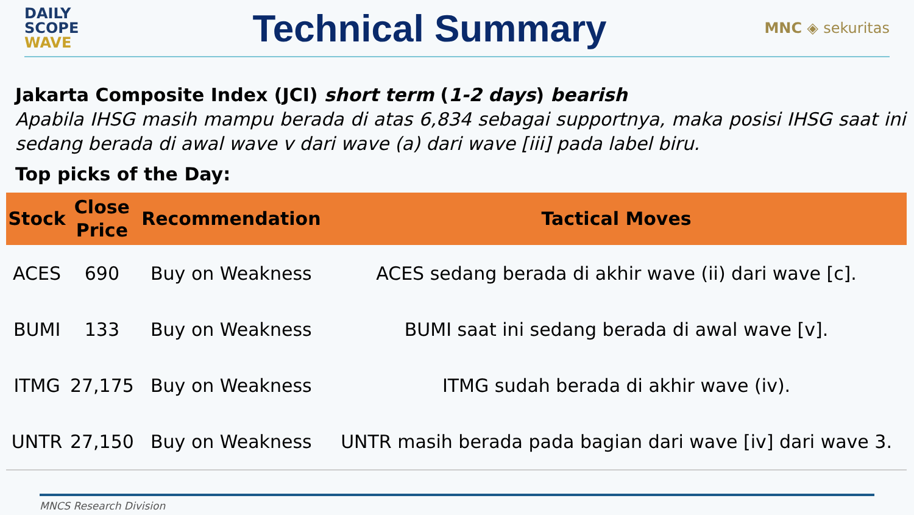DAILY
SCOPE
WAVE
Technical Summary
MNC ◈ sekuritas
Jakarta Composite Index (JCI) short term (1-2 days) bearish
Apabila IHSG masih mampu berada di atas 6,834 sebagai supportnya, maka posisi IHSG saat ini sedang berada di awal wave v dari wave (a) dari wave [iii] pada label biru.
Top picks of the Day:
| Stock | Close Price | Recommendation | Tactical Moves |
| --- | --- | --- | --- |
| ACES | 690 | Buy on Weakness | ACES sedang berada di akhir wave (ii) dari wave [c]. |
| BUMI | 133 | Buy on Weakness | BUMI saat ini sedang berada di awal wave [v]. |
| ITMG | 27,175 | Buy on Weakness | ITMG sudah berada di akhir wave (iv). |
| UNTR | 27,150 | Buy on Weakness | UNTR masih berada pada bagian dari wave [iv] dari wave 3. |
MNCS Research Division